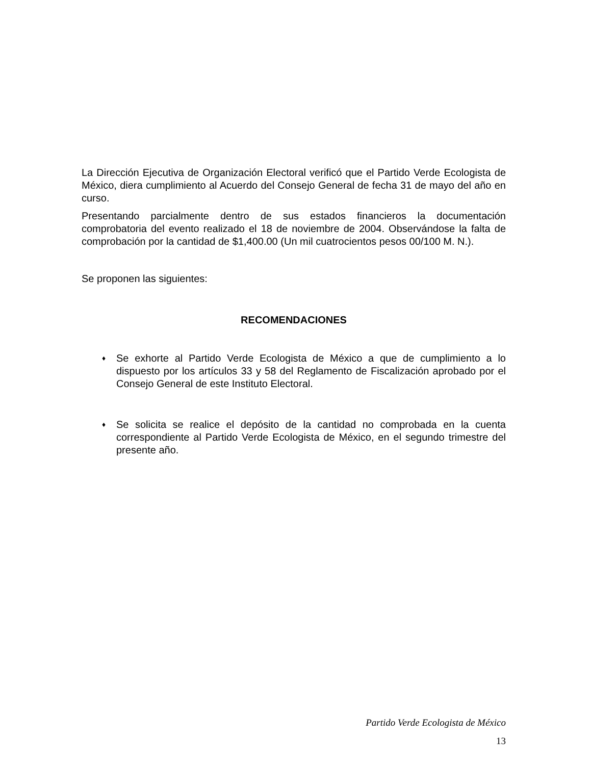La Dirección Ejecutiva de Organización Electoral verificó que el Partido Verde Ecologista de México, diera cumplimiento al Acuerdo del Consejo General de fecha 31 de mayo del año en curso.
Presentando parcialmente dentro de sus estados financieros la documentación comprobatoria del evento realizado el 18 de noviembre de 2004. Observándose la falta de comprobación por la cantidad de $1,400.00 (Un mil cuatrocientos pesos 00/100 M. N.).
Se proponen las siguientes:
RECOMENDACIONES
♦ Se exhorte al Partido Verde Ecologista de México a que de cumplimiento a lo dispuesto por los artículos 33 y 58 del Reglamento de Fiscalización aprobado por el Consejo General de este Instituto Electoral.
♦ Se solicita se realice el depósito de la cantidad no comprobada en la cuenta correspondiente al Partido Verde Ecologista de México, en el segundo trimestre del presente año.
Partido Verde Ecologista de México
13